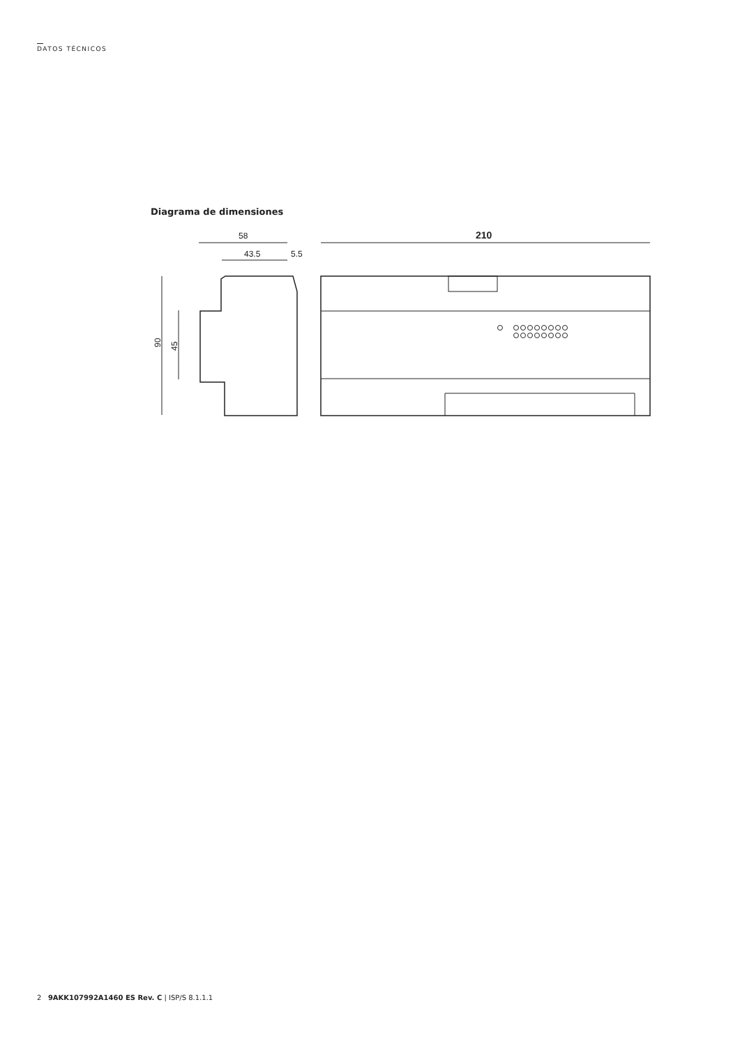DATOS TÉCNICOS
Diagrama de dimensiones
58
43.5
5.5
90
45
210
2 9AKK107992A1460 ES Rev. C | ISP/S 8.1.1.1